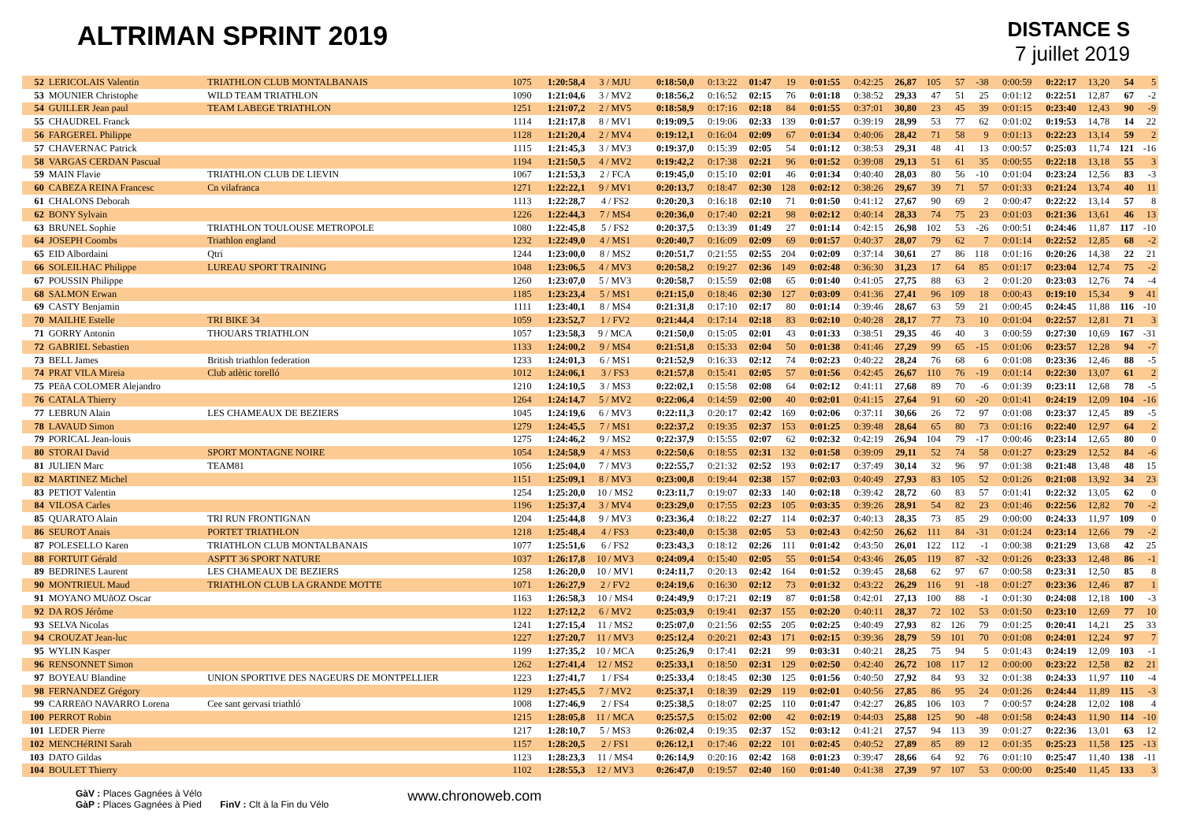ALTRIMAN SPRINT 2019
DISTANCE S
7 juillet 2019
| 52 | LERICOLAIS Valentin | TRIATHLON CLUB MONTALBANAIS | 1075 | 1:20:58,4 | 3 / MJU | 0:18:50,0 | 0:13:22 | 01:47 | 19 | 0:01:55 | 0:42:25 | 26,87 | 105 | 57 | -38 | 0:00:59 | 0:22:17 | 13,20 | 54 | 5 |
| 53 | MOUNIER Christophe | WILD TEAM TRIATHLON | 1090 | 1:21:04,6 | 3 / MV2 | 0:18:56,2 | 0:16:52 | 02:15 | 76 | 0:01:18 | 0:38:52 | 29,33 | 47 | 51 | 25 | 0:01:12 | 0:22:51 | 12,87 | 67 | -2 |
| 54 | GUILLER Jean paul | TEAM LABEGE TRIATHLON | 1251 | 1:21:07,2 | 2 / MV5 | 0:18:58,9 | 0:17:16 | 02:18 | 84 | 0:01:55 | 0:37:01 | 30,80 | 23 | 45 | 39 | 0:01:15 | 0:23:40 | 12,43 | 90 | -9 |
| 55 | CHAUDREL Franck | | 1114 | 1:21:17,8 | 8 / MV1 | 0:19:09,5 | 0:19:06 | 02:33 | 139 | 0:01:57 | 0:39:19 | 28,99 | 53 | 77 | 62 | 0:01:02 | 0:19:53 | 14,78 | 14 | 22 |
| 56 | FARGEREL Philippe | | 1128 | 1:21:20,4 | 2 / MV4 | 0:19:12,1 | 0:16:04 | 02:09 | 67 | 0:01:34 | 0:40:06 | 28,42 | 71 | 58 | 9 | 0:01:13 | 0:22:23 | 13,14 | 59 | 2 |
| 57 | CHAVERNAC Patrick | | 1115 | 1:21:45,3 | 3 / MV3 | 0:19:37,0 | 0:15:39 | 02:05 | 54 | 0:01:12 | 0:38:53 | 29,31 | 48 | 41 | 13 | 0:00:57 | 0:25:03 | 11,74 | 121 | -16 |
| 58 | VARGAS CERDAN Pascual | | 1194 | 1:21:50,5 | 4 / MV2 | 0:19:42,2 | 0:17:38 | 02:21 | 96 | 0:01:52 | 0:39:08 | 29,13 | 51 | 61 | 35 | 0:00:55 | 0:22:18 | 13,18 | 55 | 3 |
| 59 | MAIN Flavie | TRIATHLON CLUB DE LIEVIN | 1067 | 1:21:53,3 | 2 / FCA | 0:19:45,0 | 0:15:10 | 02:01 | 46 | 0:01:34 | 0:40:40 | 28,03 | 80 | 56 | -10 | 0:01:04 | 0:23:24 | 12,56 | 83 | -3 |
| 60 | CABEZA REINA Francesc | Cn vilafranca | 1271 | 1:22:22,1 | 9 / MV1 | 0:20:13,7 | 0:18:47 | 02:30 | 128 | 0:02:12 | 0:38:26 | 29,67 | 39 | 71 | 57 | 0:01:33 | 0:21:24 | 13,74 | 40 | 11 |
| 61 | CHALONS Deborah | | 1113 | 1:22:28,7 | 4 / FS2 | 0:20:20,3 | 0:16:18 | 02:10 | 71 | 0:01:50 | 0:41:12 | 27,67 | 90 | 69 | 2 | 0:00:47 | 0:22:22 | 13,14 | 57 | 8 |
| 62 | BONY Sylvain | | 1226 | 1:22:44,3 | 7 / MS4 | 0:20:36,0 | 0:17:40 | 02:21 | 98 | 0:02:12 | 0:40:14 | 28,33 | 74 | 75 | 23 | 0:01:03 | 0:21:36 | 13,61 | 46 | 13 |
| 63 | BRUNEL Sophie | TRIATHLON TOULOUSE METROPOLE | 1080 | 1:22:45,8 | 5 / FS2 | 0:20:37,5 | 0:13:39 | 01:49 | 27 | 0:01:14 | 0:42:15 | 26,98 | 102 | 53 | -26 | 0:00:51 | 0:24:46 | 11,87 | 117 | -10 |
| 64 | JOSEPH Coombs | Triathlon england | 1232 | 1:22:49,0 | 4 / MS1 | 0:20:40,7 | 0:16:09 | 02:09 | 69 | 0:01:57 | 0:40:37 | 28,07 | 79 | 62 | 7 | 0:01:14 | 0:22:52 | 12,85 | 68 | -2 |
| 65 | EID Albordaini | Qtri | 1244 | 1:23:00,0 | 8 / MS2 | 0:20:51,7 | 0:21:55 | 02:55 | 204 | 0:02:09 | 0:37:14 | 30,61 | 27 | 86 | 118 | 0:01:16 | 0:20:26 | 14,38 | 22 | 21 |
| 66 | SOLEILHAC Philippe | LUREAU SPORT TRAINING | 1048 | 1:23:06,5 | 4 / MV3 | 0:20:58,2 | 0:19:27 | 02:36 | 149 | 0:02:48 | 0:36:30 | 31,23 | 17 | 64 | 85 | 0:01:17 | 0:23:04 | 12,74 | 75 | -2 |
| 67 | POUSSIN Philippe | | 1260 | 1:23:07,0 | 5 / MV3 | 0:20:58,7 | 0:15:59 | 02:08 | 65 | 0:01:40 | 0:41:05 | 27,75 | 88 | 63 | 2 | 0:01:20 | 0:23:03 | 12,76 | 74 | -4 |
| 68 | SALMON Erwan | | 1185 | 1:23:23,4 | 5 / MS1 | 0:21:15,0 | 0:18:46 | 02:30 | 127 | 0:03:09 | 0:41:36 | 27,41 | 96 | 109 | 18 | 0:00:43 | 0:19:10 | 15,34 | 9 | 41 |
| 69 | CASTY Benjamin | | 1111 | 1:23:40,1 | 8 / MS4 | 0:21:31,8 | 0:17:10 | 02:17 | 80 | 0:01:14 | 0:39:46 | 28,67 | 63 | 59 | 21 | 0:00:45 | 0:24:45 | 11,88 | 116 | -10 |
| 70 | MAILHE Estelle | TRI BIKE 34 | 1059 | 1:23:52,7 | 1 / FV2 | 0:21:44,4 | 0:17:14 | 02:18 | 83 | 0:02:10 | 0:40:28 | 28,17 | 77 | 73 | 10 | 0:01:04 | 0:22:57 | 12,81 | 71 | 3 |
| 71 | GORRY Antonin | THOUARS TRIATHLON | 1057 | 1:23:58,3 | 9 / MCA | 0:21:50,0 | 0:15:05 | 02:01 | 43 | 0:01:33 | 0:38:51 | 29,35 | 46 | 40 | 3 | 0:00:59 | 0:27:30 | 10,69 | 167 | -31 |
| 72 | GABRIEL Sebastien | | 1133 | 1:24:00,2 | 9 / MS4 | 0:21:51,8 | 0:15:33 | 02:04 | 50 | 0:01:38 | 0:41:46 | 27,29 | 99 | 65 | -15 | 0:01:06 | 0:23:57 | 12,28 | 94 | -7 |
| 73 | BELL James | British triathlon federation | 1233 | 1:24:01,3 | 6 / MS1 | 0:21:52,9 | 0:16:33 | 02:12 | 74 | 0:02:23 | 0:40:22 | 28,24 | 76 | 68 | 6 | 0:01:08 | 0:23:36 | 12,46 | 88 | -5 |
| 74 | PRAT VILA Mireia | Club atlètic torelló | 1012 | 1:24:06,1 | 3 / FS3 | 0:21:57,8 | 0:15:41 | 02:05 | 57 | 0:01:56 | 0:42:45 | 26,67 | 110 | 76 | -19 | 0:01:14 | 0:22:30 | 13,07 | 61 | 2 |
| 75 | PEñA COLOMER Alejandro | | 1210 | 1:24:10,5 | 3 / MS3 | 0:22:02,1 | 0:15:58 | 02:08 | 64 | 0:02:12 | 0:41:11 | 27,68 | 89 | 70 | -6 | 0:01:39 | 0:23:11 | 12,68 | 78 | -5 |
| 76 | CATALA Thierry | | 1264 | 1:24:14,7 | 5 / MV2 | 0:22:06,4 | 0:14:59 | 02:00 | 40 | 0:02:01 | 0:41:15 | 27,64 | 91 | 60 | -20 | 0:01:41 | 0:24:19 | 12,09 | 104 | -16 |
| 77 | LEBRUN Alain | LES CHAMEAUX DE BEZIERS | 1045 | 1:24:19,6 | 6 / MV3 | 0:22:11,3 | 0:20:17 | 02:42 | 169 | 0:02:06 | 0:37:11 | 30,66 | 26 | 72 | 97 | 0:01:08 | 0:23:37 | 12,45 | 89 | -5 |
| 78 | LAVAUD Simon | | 1279 | 1:24:45,5 | 7 / MS1 | 0:22:37,2 | 0:19:35 | 02:37 | 153 | 0:01:25 | 0:39:48 | 28,64 | 65 | 80 | 73 | 0:01:16 | 0:22:40 | 12,97 | 64 | 2 |
| 79 | PORICAL Jean-louis | | 1275 | 1:24:46,2 | 9 / MS2 | 0:22:37,9 | 0:15:55 | 02:07 | 62 | 0:02:32 | 0:42:19 | 26,94 | 104 | 79 | -17 | 0:00:46 | 0:23:14 | 12,65 | 80 | 0 |
| 80 | STORAI David | SPORT MONTAGNE NOIRE | 1054 | 1:24:58,9 | 4 / MS3 | 0:22:50,6 | 0:18:55 | 02:31 | 132 | 0:01:58 | 0:39:09 | 29,11 | 52 | 74 | 58 | 0:01:27 | 0:23:29 | 12,52 | 84 | -6 |
| 81 | JULIEN Marc | TEAM81 | 1056 | 1:25:04,0 | 7 / MV3 | 0:22:55,7 | 0:21:32 | 02:52 | 193 | 0:02:17 | 0:37:49 | 30,14 | 32 | 96 | 97 | 0:01:38 | 0:21:48 | 13,48 | 48 | 15 |
| 82 | MARTINEZ Michel | | 1151 | 1:25:09,1 | 8 / MV3 | 0:23:00,8 | 0:19:44 | 02:38 | 157 | 0:02:03 | 0:40:49 | 27,93 | 83 | 105 | 52 | 0:01:26 | 0:21:08 | 13,92 | 34 | 23 |
| 83 | PETIOT Valentin | | 1254 | 1:25:20,0 | 10 / MS2 | 0:23:11,7 | 0:19:07 | 02:33 | 140 | 0:02:18 | 0:39:42 | 28,72 | 60 | 83 | 57 | 0:01:41 | 0:22:32 | 13,05 | 62 | 0 |
| 84 | VILOSA Carles | | 1196 | 1:25:37,4 | 3 / MV4 | 0:23:29,0 | 0:17:55 | 02:23 | 105 | 0:03:35 | 0:39:26 | 28,91 | 54 | 82 | 23 | 0:01:46 | 0:22:56 | 12,82 | 70 | -2 |
| 85 | QUARATO Alain | TRI RUN FRONTIGNAN | 1204 | 1:25:44,8 | 9 / MV3 | 0:23:36,4 | 0:18:22 | 02:27 | 114 | 0:02:37 | 0:40:13 | 28,35 | 73 | 85 | 29 | 0:00:00 | 0:24:33 | 11,97 | 109 | 0 |
| 86 | SEUROT Anais | PORTET TRIATHLON | 1218 | 1:25:48,4 | 4 / FS3 | 0:23:40,0 | 0:15:38 | 02:05 | 53 | 0:02:43 | 0:42:50 | 26,62 | 111 | 84 | -31 | 0:01:24 | 0:23:14 | 12,66 | 79 | -2 |
| 87 | POLESELLO Karen | TRIATHLON CLUB MONTALBANAIS | 1077 | 1:25:51,6 | 6 / FS2 | 0:23:43,3 | 0:18:12 | 02:26 | 111 | 0:01:42 | 0:43:50 | 26,01 | 122 | 112 | -1 | 0:00:38 | 0:21:29 | 13,68 | 42 | 25 |
| 88 | FORTUIT Gérald | ASPTT 36 SPORT NATURE | 1037 | 1:26:17,8 | 10 / MV3 | 0:24:09,4 | 0:15:40 | 02:05 | 55 | 0:01:54 | 0:43:46 | 26,05 | 119 | 87 | -32 | 0:01:26 | 0:23:33 | 12,48 | 86 | -1 |
| 89 | BEDRINES Laurent | LES CHAMEAUX DE BEZIERS | 1258 | 1:26:20,0 | 10 / MV1 | 0:24:11,7 | 0:20:13 | 02:42 | 164 | 0:01:52 | 0:39:45 | 28,68 | 62 | 97 | 67 | 0:00:58 | 0:23:31 | 12,50 | 85 | 8 |
| 90 | MONTRIEUL Maud | TRIATHLON CLUB LA GRANDE MOTTE | 1071 | 1:26:27,9 | 2 / FV2 | 0:24:19,6 | 0:16:30 | 02:12 | 73 | 0:01:32 | 0:43:22 | 26,29 | 116 | 91 | -18 | 0:01:27 | 0:23:36 | 12,46 | 87 | 1 |
| 91 | MOYANO MUñOZ Oscar | | 1163 | 1:26:58,3 | 10 / MS4 | 0:24:49,9 | 0:17:21 | 02:19 | 87 | 0:01:58 | 0:42:01 | 27,13 | 100 | 88 | -1 | 0:01:30 | 0:24:08 | 12,18 | 100 | -3 |
| 92 | DA ROS Jérôme | | 1122 | 1:27:12,2 | 6 / MV2 | 0:25:03,9 | 0:19:41 | 02:37 | 155 | 0:02:20 | 0:40:11 | 28,37 | 72 | 102 | 53 | 0:01:50 | 0:23:10 | 12,69 | 77 | 10 |
| 93 | SELVA Nicolas | | 1241 | 1:27:15,4 | 11 / MS2 | 0:25:07,0 | 0:21:56 | 02:55 | 205 | 0:02:25 | 0:40:49 | 27,93 | 82 | 126 | 79 | 0:01:25 | 0:20:41 | 14,21 | 25 | 33 |
| 94 | CROUZAT Jean-luc | | 1227 | 1:27:20,7 | 11 / MV3 | 0:25:12,4 | 0:20:21 | 02:43 | 171 | 0:02:15 | 0:39:36 | 28,79 | 59 | 101 | 70 | 0:01:08 | 0:24:01 | 12,24 | 97 | 7 |
| 95 | WYLIN Kasper | | 1199 | 1:27:35,2 | 10 / MCA | 0:25:26,9 | 0:17:41 | 02:21 | 99 | 0:03:31 | 0:40:21 | 28,25 | 75 | 94 | 5 | 0:01:43 | 0:24:19 | 12,09 | 103 | -1 |
| 96 | RENSONNET Simon | | 1262 | 1:27:41,4 | 12 / MS2 | 0:25:33,1 | 0:18:50 | 02:31 | 129 | 0:02:50 | 0:42:40 | 26,72 | 108 | 117 | 12 | 0:00:00 | 0:23:22 | 12,58 | 82 | 21 |
| 97 | BOYEAU Blandine | UNION SPORTIVE DES NAGEURS DE MONTPELLIER | 1223 | 1:27:41,7 | 1 / FS4 | 0:25:33,4 | 0:18:45 | 02:30 | 125 | 0:01:56 | 0:40:50 | 27,92 | 84 | 93 | 32 | 0:01:38 | 0:24:33 | 11,97 | 110 | -4 |
| 98 | FERNANDEZ Grégory | | 1129 | 1:27:45,5 | 7 / MV2 | 0:25:37,1 | 0:18:39 | 02:29 | 119 | 0:02:01 | 0:40:56 | 27,85 | 86 | 95 | 24 | 0:01:26 | 0:24:44 | 11,89 | 115 | -3 |
| 99 | CARREñO NAVARRO Lorena | Cee sant gervasi triathló | 1008 | 1:27:46,9 | 2 / FS4 | 0:25:38,5 | 0:18:07 | 02:25 | 110 | 0:01:47 | 0:42:27 | 26,85 | 106 | 103 | 7 | 0:00:57 | 0:24:28 | 12,02 | 108 | 4 |
| 100 | PERROT Robin | | 1215 | 1:28:05,8 | 11 / MCA | 0:25:57,5 | 0:15:02 | 02:00 | 42 | 0:02:19 | 0:44:03 | 25,88 | 125 | 90 | -48 | 0:01:58 | 0:24:43 | 11,90 | 114 | -10 |
| 101 | LEDER Pierre | | 1217 | 1:28:10,7 | 5 / MS3 | 0:26:02,4 | 0:19:35 | 02:37 | 152 | 0:03:12 | 0:41:21 | 27,57 | 94 | 113 | 39 | 0:01:27 | 0:22:36 | 13,01 | 63 | 12 |
| 102 | MENCHéRINI Sarah | | 1157 | 1:28:20,5 | 2 / FS1 | 0:26:12,1 | 0:17:46 | 02:22 | 101 | 0:02:45 | 0:40:52 | 27,89 | 85 | 89 | 12 | 0:01:35 | 0:25:23 | 11,58 | 125 | -13 |
| 103 | DATO Gildas | | 1123 | 1:28:23,3 | 11 / MS4 | 0:26:14,9 | 0:20:16 | 02:42 | 168 | 0:01:23 | 0:39:47 | 28,66 | 64 | 92 | 76 | 0:01:10 | 0:25:47 | 11,40 | 138 | -11 |
| 104 | BOULET Thierry | | 1102 | 1:28:55,3 | 12 / MV3 | 0:26:47,0 | 0:19:57 | 02:40 | 160 | 0:01:40 | 0:41:38 | 27,39 | 97 | 107 | 53 | 0:00:00 | 0:25:40 | 11,45 | 133 | 3 |
GàV : Places Gagnées à Vélo
GàP : Places Gagnées à Pied FinV : Clt à la Fin du Vélo
www.chronoweb.com